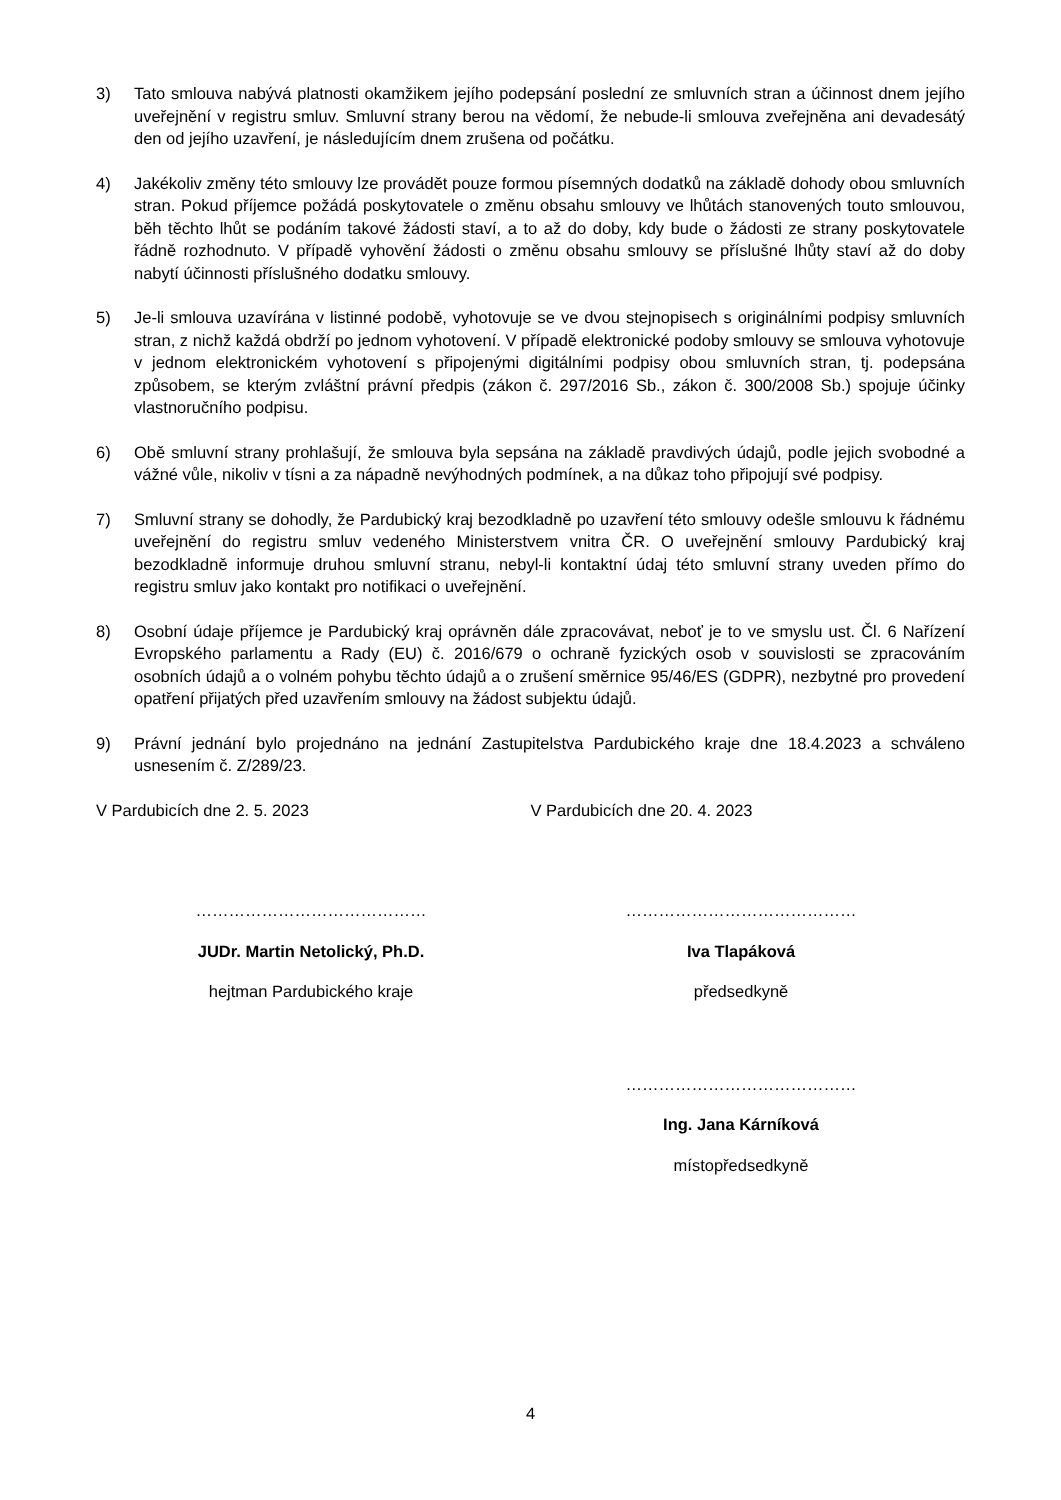3) Tato smlouva nabývá platnosti okamžikem jejího podepsání poslední ze smluvních stran a účinnost dnem jejího uveřejnění v registru smluv. Smluvní strany berou na vědomí, že nebude-li smlouva zveřejněna ani devadesátý den od jejího uzavření, je následujícím dnem zrušena od počátku.
4) Jakékoliv změny této smlouvy lze provádět pouze formou písemných dodatků na základě dohody obou smluvních stran. Pokud příjemce požádá poskytovatele o změnu obsahu smlouvy ve lhůtách stanovených touto smlouvou, běh těchto lhůt se podáním takové žádosti staví, a to až do doby, kdy bude o žádosti ze strany poskytovatele řádně rozhodnuto. V případě vyhovění žádosti o změnu obsahu smlouvy se příslušné lhůty staví až do doby nabytí účinnosti příslušného dodatku smlouvy.
5) Je-li smlouva uzavírána v listinné podobě, vyhotovuje se ve dvou stejnopisech s originálními podpisy smluvních stran, z nichž každá obdrží po jednom vyhotovení. V případě elektronické podoby smlouvy se smlouva vyhotovuje v jednom elektronickém vyhotovení s připojenými digitálními podpisy obou smluvních stran, tj. podepsána způsobem, se kterým zvláštní právní předpis (zákon č. 297/2016 Sb., zákon č. 300/2008 Sb.) spojuje účinky vlastnoručního podpisu.
6) Obě smluvní strany prohlašují, že smlouva byla sepsána na základě pravdivých údajů, podle jejich svobodné a vážné vůle, nikoliv v tísni a za nápadně nevýhodných podmínek, a na důkaz toho připojují své podpisy.
7) Smluvní strany se dohodly, že Pardubický kraj bezodkladně po uzavření této smlouvy odešle smlouvu k řádnému uveřejnění do registru smluv vedeného Ministerstvem vnitra ČR. O uveřejnění smlouvy Pardubický kraj bezodkladně informuje druhou smluvní stranu, nebyl-li kontaktní údaj této smluvní strany uveden přímo do registru smluv jako kontakt pro notifikaci o uveřejnění.
8) Osobní údaje příjemce je Pardubický kraj oprávněn dále zpracovávat, neboť je to ve smyslu ust. Čl. 6 Nařízení Evropského parlamentu a Rady (EU) č. 2016/679 o ochraně fyzických osob v souvislosti se zpracováním osobních údajů a o volném pohybu těchto údajů a o zrušení směrnice 95/46/ES (GDPR), nezbytné pro provedení opatření přijatých před uzavřením smlouvy na žádost subjektu údajů.
9) Právní jednání bylo projednáno na jednání Zastupitelstva Pardubického kraje dne 18.4.2023 a schváleno usnesením č. Z/289/23.
V Pardubicích dne 2. 5. 2023 V Pardubicích dne 20. 4. 2023
……………………………………
JUDr. Martin Netolický, Ph.D.
hejtman Pardubického kraje
……………………………………
Iva Tlapáková
předsedkyně
……………………………………
Ing. Jana Kárníková
místopředsedkyně
4